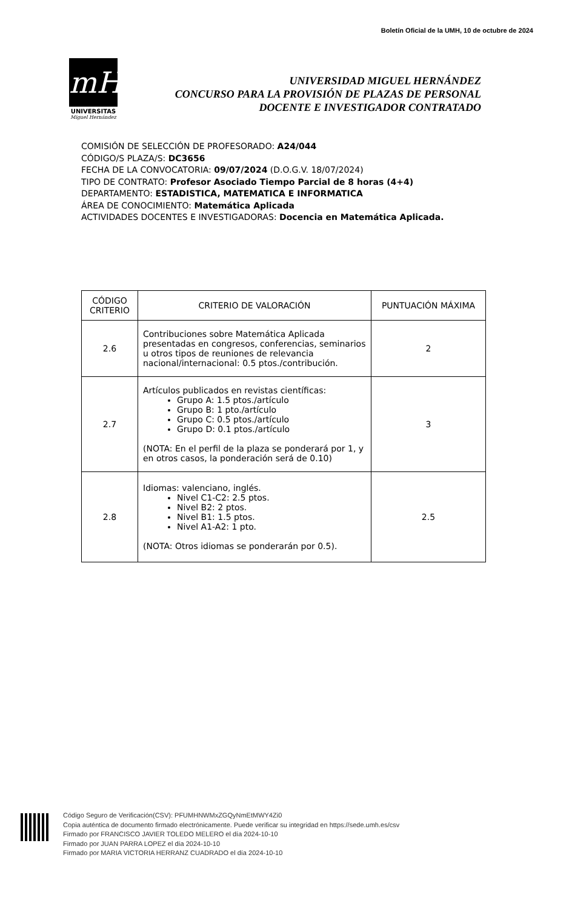Boletín Oficial de la UMH, 10 de octubre de 2024
mH
UNIVERSITAS
Miguel Hernández
UNIVERSIDAD MIGUEL HERNÁNDEZ
CONCURSO PARA LA PROVISIÓN DE PLAZAS DE PERSONAL
DOCENTE E INVESTIGADOR CONTRATADO
COMISIÓN DE SELECCIÓN DE PROFESORADO: A24/044
CÓDIGO/S PLAZA/S: DC3656
FECHA DE LA CONVOCATORIA: 09/07/2024 (D.O.G.V. 18/07/2024)
TIPO DE CONTRATO: Profesor Asociado Tiempo Parcial de 8 horas (4+4)
DEPARTAMENTO: ESTADISTICA, MATEMATICA E INFORMATICA
ÁREA DE CONOCIMIENTO: Matemática Aplicada
ACTIVIDADES DOCENTES E INVESTIGADORAS: Docencia en Matemática Aplicada.
| CÓDIGO CRITERIO | CRITERIO DE VALORACIÓN | PUNTUACIÓN MÁXIMA |
| --- | --- | --- |
| 2.6 | Contribuciones sobre Matemática Aplicada presentadas en congresos, conferencias, seminarios u otros tipos de reuniones de relevancia nacional/internacional: 0.5 ptos./contribución. | 2 |
| 2.7 | Artículos publicados en revistas científicas: Grupo A: 1.5 ptos./artículo Grupo B: 1 pto./artículo Grupo C: 0.5 ptos./artículo Grupo D: 0.1 ptos./artículo (NOTA: En el perfil de la plaza se ponderará por 1, y en otros casos, la ponderación será de 0.10) | 3 |
| 2.8 | Idiomas: valenciano, inglés. Nivel C1-C2: 2.5 ptos. Nivel B2: 2 ptos. Nivel B1: 1.5 ptos. Nivel A1-A2: 1 pto. (NOTA: Otros idiomas se ponderarán por 0.5). | 2.5 |
Código Seguro de Verificación(CSV): PFUMHNWMxZGQyNmEtMWY4Zi0
Copia auténtica de documento firmado electrónicamente. Puede verificar su integridad en https://sede.umh.es/csv
Firmado por FRANCISCO JAVIER TOLEDO MELERO el día 2024-10-10
Firmado por JUAN PARRA LOPEZ el día 2024-10-10
Firmado por MARIA VICTORIA HERRANZ CUADRADO el día 2024-10-10